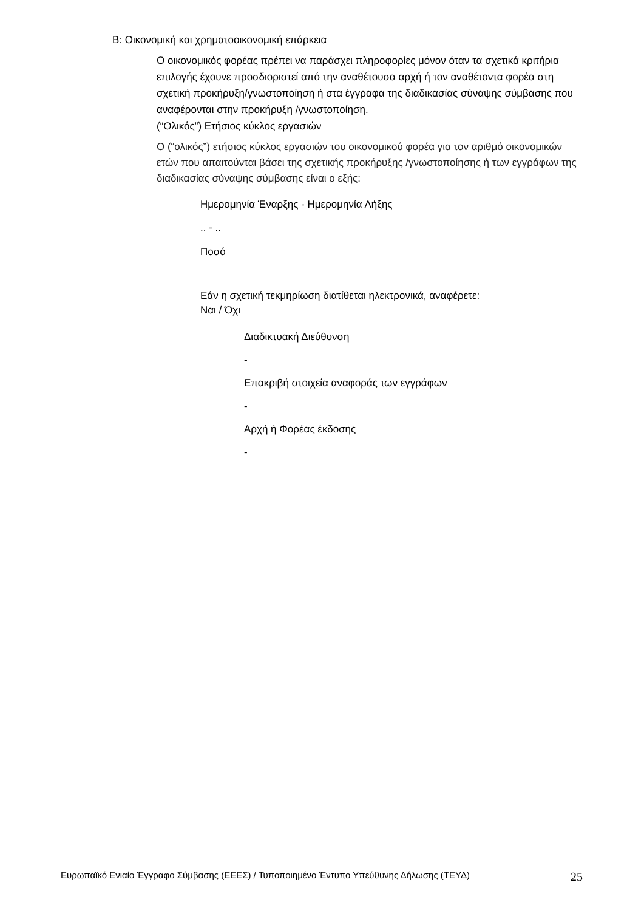B: Οικονομική και χρηματοοικονομική επάρκεια
Ο οικονομικός φορέας πρέπει να παράσχει πληροφορίες μόνον όταν τα σχετικά κριτήρια επιλογής έχουνε προσδιοριστεί από την αναθέτουσα αρχή ή τον αναθέτοντα φορέα στη σχετική προκήρυξη/γνωστοποίηση ή στα έγγραφα της διαδικασίας σύναψης σύμβασης που αναφέρονται στην προκήρυξη /γνωστοποίηση.
(“Ολικός”) Ετήσιος κύκλος εργασιών
Ο (“ολικός”) ετήσιος κύκλος εργασιών του οικονομικού φορέα για τον αριθμό οικονομικών ετών που απαιτούνται βάσει της σχετικής προκήρυξης /γνωστοποίησης ή των εγγράφων της διαδικασίας σύναψης σύμβασης είναι ο εξής:
Ημερομηνία Έναρξης - Ημερομηνία Λήξης
.. - ..
Ποσό
Εάν η σχετική τεκμηρίωση διατίθεται ηλεκτρονικά, αναφέρετε:
Ναι / Όχι
Διαδικτυακή Διεύθυνση
-
Επακριβή στοιχεία αναφοράς των εγγράφων
-
Αρχή ή Φορέας έκδοσης
-
Ευρωπαϊκό Ενιαίο Έγγραφο Σύμβασης (ΕΕΕΣ) / Τυποποιημένο Έντυπο Υπεύθυνης Δήλωσης (ΤΕΥΔ) 25